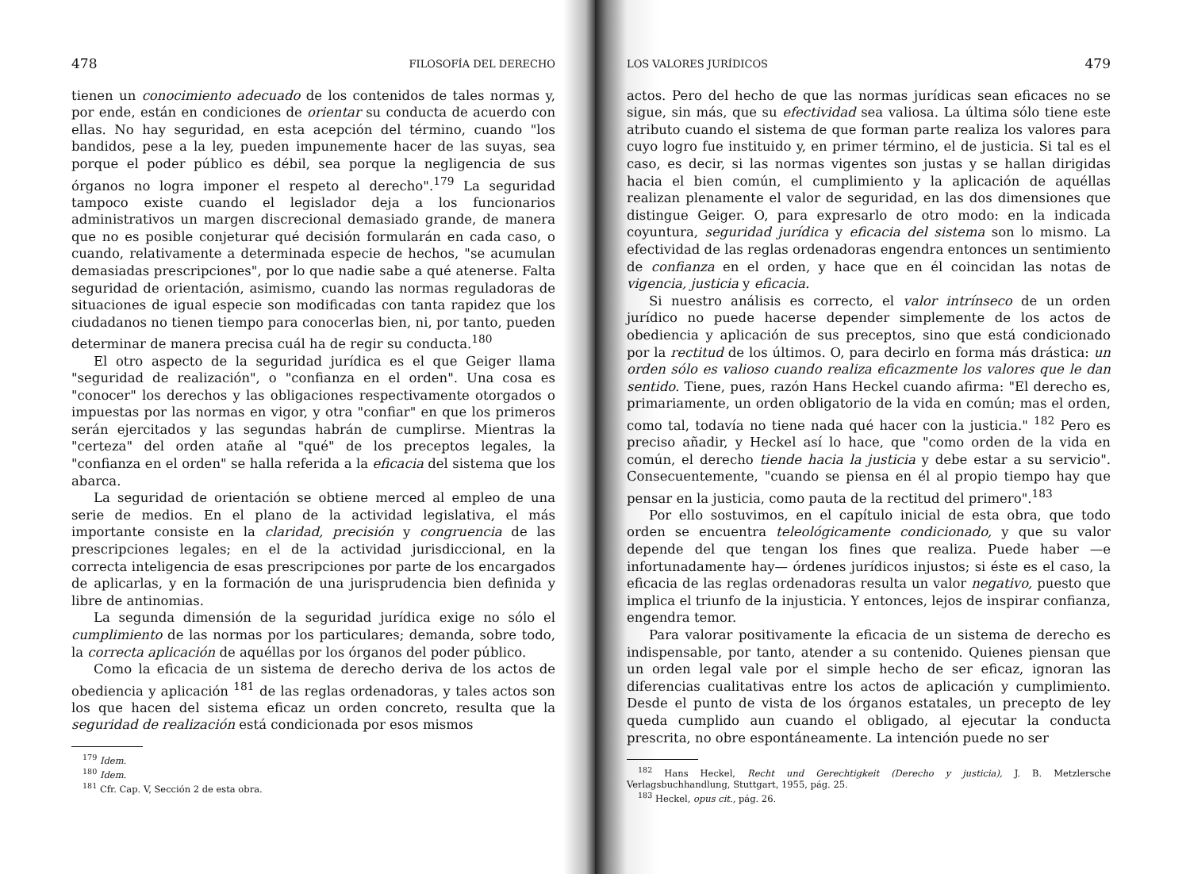478 FILOSOFÍA DEL DERECHO
tienen un conocimiento adecuado de los contenidos de tales normas y, por ende, están en condiciones de orientar su conducta de acuerdo con ellas. No hay seguridad, en esta acepción del término, cuando "los bandidos, pese a la ley, pueden impunemente hacer de las suyas, sea porque el poder público es débil, sea porque la negligencia de sus órganos no logra imponer el respeto al derecho".<sup>179</sup> La seguridad tampoco existe cuando el legislador deja a los funcionarios administrativos un margen discrecional demasiado grande, de manera que no es posible conjeturar qué decisión formularán en cada caso, o cuando, relativamente a determinada especie de hechos, "se acumulan demasiadas prescripciones", por lo que nadie sabe a qué atenerse. Falta seguridad de orientación, asimismo, cuando las normas reguladoras de situaciones de igual especie son modificadas con tanta rapidez que los ciudadanos no tienen tiempo para conocerlas bien, ni, por tanto, pueden determinar de manera precisa cuál ha de regir su conducta.<sup>180</sup>
El otro aspecto de la seguridad jurídica es el que Geiger llama "seguridad de realización", o "confianza en el orden". Una cosa es "conocer" los derechos y las obligaciones respectivamente otorgados o impuestas por las normas en vigor, y otra "confiar" en que los primeros serán ejercitados y las segundas habrán de cumplirse. Mientras la "certeza" del orden atañe al "qué" de los preceptos legales, la "confianza en el orden" se halla referida a la eficacia del sistema que los abarca.
La seguridad de orientación se obtiene merced al empleo de una serie de medios. En el plano de la actividad legislativa, el más importante consiste en la claridad, precisión y congruencia de las prescripciones legales; en el de la actividad jurisdiccional, en la correcta inteligencia de esas prescripciones por parte de los encargados de aplicarlas, y en la formación de una jurisprudencia bien definida y libre de antinomias.
La segunda dimensión de la seguridad jurídica exige no sólo el cumplimiento de las normas por los particulares; demanda, sobre todo, la correcta aplicación de aquéllas por los órganos del poder público.
Como la eficacia de un sistema de derecho deriva de los actos de obediencia y aplicación <sup>181</sup> de las reglas ordenadoras, y tales actos son los que hacen del sistema eficaz un orden concreto, resulta que la seguridad de realización está condicionada por esos mismos
<sup>179</sup> Idem.
<sup>180</sup> Idem.
<sup>181</sup> Cfr. Cap. V, Sección 2 de esta obra.
LOS VALORES JURÍDICOS 479
actos. Pero del hecho de que las normas jurídicas sean eficaces no se sigue, sin más, que su efectividad sea valiosa. La última sólo tiene este atributo cuando el sistema de que forman parte realiza los valores para cuyo logro fue instituido y, en primer término, el de justicia. Si tal es el caso, es decir, si las normas vigentes son justas y se hallan dirigidas hacia el bien común, el cumplimiento y la aplicación de aquéllas realizan plenamente el valor de seguridad, en las dos dimensiones que distingue Geiger. O, para expresarlo de otro modo: en la indicada coyuntura, seguridad jurídica y eficacia del sistema son lo mismo. La efectividad de las reglas ordenadoras engendra entonces un sentimiento de confianza en el orden, y hace que en él coincidan las notas de vigencia, justicia y eficacia.
Si nuestro análisis es correcto, el valor intrínseco de un orden jurídico no puede hacerse depender simplemente de los actos de obediencia y aplicación de sus preceptos, sino que está condicionado por la rectitud de los últimos. O, para decirlo en forma más drástica: un orden sólo es valioso cuando realiza eficazmente los valores que le dan sentido. Tiene, pues, razón Hans Heckel cuando afirma: "El derecho es, primariamente, un orden obligatorio de la vida en común; mas el orden, como tal, todavía no tiene nada qué hacer con la justicia." <sup>182</sup> Pero es preciso añadir, y Heckel así lo hace, que "como orden de la vida en común, el derecho tiende hacia la justicia y debe estar a su servicio". Consecuentemente, "cuando se piensa en él al propio tiempo hay que pensar en la justicia, como pauta de la rectitud del primero".<sup>183</sup>
Por ello sostuvimos, en el capítulo inicial de esta obra, que todo orden se encuentra teleológicamente condicionado, y que su valor depende del que tengan los fines que realiza. Puede haber —e infortunadamente hay— órdenes jurídicos injustos; si éste es el caso, la eficacia de las reglas ordenadoras resulta un valor negativo, puesto que implica el triunfo de la injusticia. Y entonces, lejos de inspirar confianza, engendra temor.
Para valorar positivamente la eficacia de un sistema de derecho es indispensable, por tanto, atender a su contenido. Quienes piensan que un orden legal vale por el simple hecho de ser eficaz, ignoran las diferencias cualitativas entre los actos de aplicación y cumplimiento. Desde el punto de vista de los órganos estatales, un precepto de ley queda cumplido aun cuando el obligado, al ejecutar la conducta prescrita, no obre espontáneamente. La intención puede no ser
<sup>182</sup> Hans Heckel, Recht und Gerechtigkeit (Derecho y justicia), J. B. Metzlersche Verlagsbuchhandlung, Stuttgart, 1955, pág. 25.
<sup>183</sup> Heckel, opus cit., pág. 26.